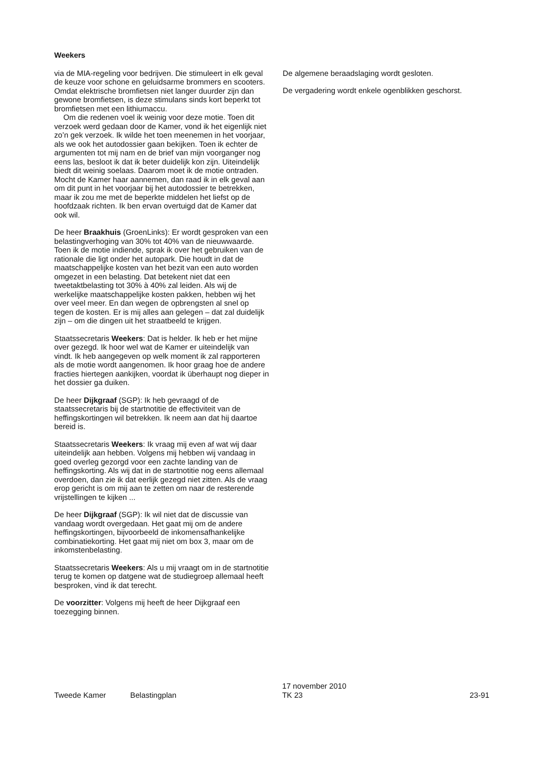Weekers
via de MIA-regeling voor bedrijven. Die stimuleert in elk geval de keuze voor schone en geluidsarme brommers en scooters. Omdat elektrische bromfietsen niet langer duurder zijn dan gewone bromfietsen, is deze stimulans sinds kort beperkt tot bromfietsen met een lithiumaccu.
Om die redenen voel ik weinig voor deze motie. Toen dit verzoek werd gedaan door de Kamer, vond ik het eigenlijk niet zo’n gek verzoek. Ik wilde het toen meenemen in het voorjaar, als we ook het autodossier gaan bekijken. Toen ik echter de argumenten tot mij nam en de brief van mijn voorganger nog eens las, besloot ik dat ik beter duidelijk kon zijn. Uiteindelijk biedt dit weinig soelaas. Daarom moet ik de motie ontraden. Mocht de Kamer haar aannemen, dan raad ik in elk geval aan om dit punt in het voorjaar bij het autodossier te betrekken, maar ik zou me met de beperkte middelen het liefst op de hoofdzaak richten. Ik ben ervan overtuigd dat de Kamer dat ook wil.
De heer Braakhuis (GroenLinks): Er wordt gesproken van een belastingverhoging van 30% tot 40% van de nieuwwaarde. Toen ik de motie indiende, sprak ik over het gebruiken van de rationale die ligt onder het autopark. Die houdt in dat de maatschappelijke kosten van het bezit van een auto worden omgezet in een belasting. Dat betekent niet dat een tweetaktbelasting tot 30% à 40% zal leiden. Als wij de werkelijke maatschappelijke kosten pakken, hebben wij het over veel meer. En dan wegen de opbrengsten al snel op tegen de kosten. Er is mij alles aan gelegen – dat zal duidelijk zijn – om die dingen uit het straatbeeld te krijgen.
Staatssecretaris Weekers: Dat is helder. Ik heb er het mijne over gezegd. Ik hoor wel wat de Kamer er uiteindelijk van vindt. Ik heb aangegeven op welk moment ik zal rapporteren als de motie wordt aangenomen. Ik hoor graag hoe de andere fracties hiertegen aankijken, voordat ik überhaupt nog dieper in het dossier ga duiken.
De heer Dijkgraaf (SGP): Ik heb gevraagd of de staatssecretaris bij de startnotitie de effectiviteit van de heffingskortingen wil betrekken. Ik neem aan dat hij daartoe bereid is.
Staatssecretaris Weekers: Ik vraag mij even af wat wij daar uiteindelijk aan hebben. Volgens mij hebben wij vandaag in goed overleg gezorgd voor een zachte landing van de heffingskorting. Als wij dat in de startnotitie nog eens allemaal overdoen, dan zie ik dat eerlijk gezegd niet zitten. Als de vraag erop gericht is om mij aan te zetten om naar de resterende vrijstellingen te kijken ...
De heer Dijkgraaf (SGP): Ik wil niet dat de discussie van vandaag wordt overgedaan. Het gaat mij om de andere heffingskortingen, bijvoorbeeld de inkomensafhankelijke combinatiekorting. Het gaat mij niet om box 3, maar om de inkomstenbelasting.
Staatssecretaris Weekers: Als u mij vraagt om in de startnotitie terug te komen op datgene wat de studiegroep allemaal heeft besproken, vind ik dat terecht.
De voorzitter: Volgens mij heeft de heer Dijkgraaf een toezegging binnen.
De algemene beraadslaging wordt gesloten.
De vergadering wordt enkele ogenblikken geschorst.
Tweede Kamer
Belastingplan
17 november 2010
TK 23
23-91